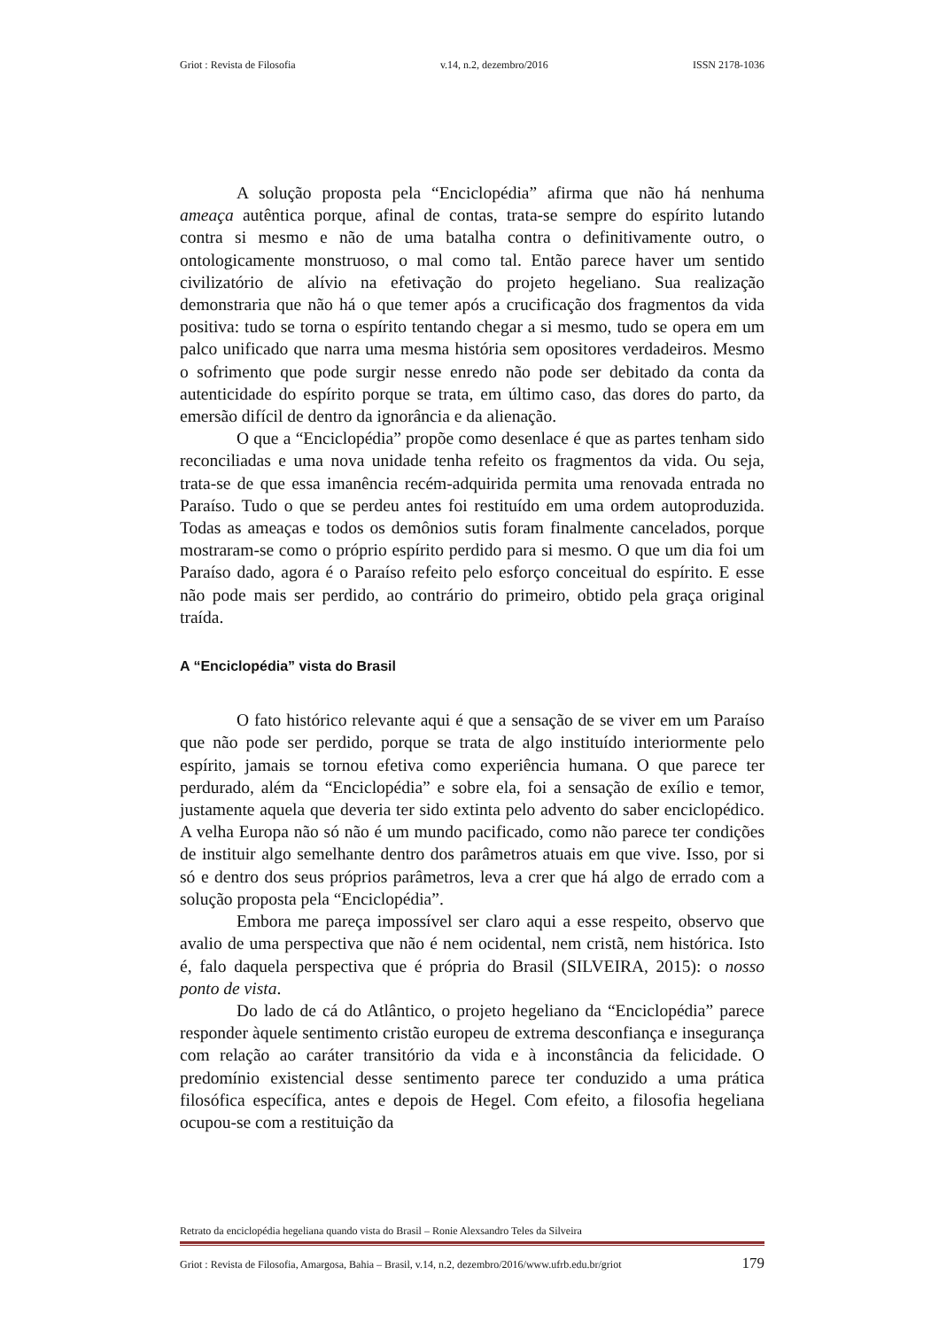Griot : Revista de Filosofia v.14, n.2, dezembro/2016 ISSN 2178-1036
A solução proposta pela “Enciclopédia” afirma que não há nenhuma ameaça autêntica porque, afinal de contas, trata-se sempre do espírito lutando contra si mesmo e não de uma batalha contra o definitivamente outro, o ontologicamente monstruoso, o mal como tal. Então parece haver um sentido civilizatório de alívio na efetivação do projeto hegeliano. Sua realização demonstraria que não há o que temer após a crucificação dos fragmentos da vida positiva: tudo se torna o espírito tentando chegar a si mesmo, tudo se opera em um palco unificado que narra uma mesma história sem opositores verdadeiros. Mesmo o sofrimento que pode surgir nesse enredo não pode ser debitado da conta da autenticidade do espírito porque se trata, em último caso, das dores do parto, da emersão difícil de dentro da ignorância e da alienação.
O que a “Enciclopédia” propõe como desenlace é que as partes tenham sido reconciliadas e uma nova unidade tenha refeito os fragmentos da vida. Ou seja, trata-se de que essa imanência recém-adquirida permita uma renovada entrada no Paraíso. Tudo o que se perdeu antes foi restituído em uma ordem autoproduzida. Todas as ameaças e todos os demônios sutis foram finalmente cancelados, porque mostraram-se como o próprio espírito perdido para si mesmo. O que um dia foi um Paraíso dado, agora é o Paraíso refeito pelo esforço conceitual do espírito. E esse não pode mais ser perdido, ao contrário do primeiro, obtido pela graça original traída.
A “Enciclopédia” vista do Brasil
O fato histórico relevante aqui é que a sensação de se viver em um Paraíso que não pode ser perdido, porque se trata de algo instituído interiormente pelo espírito, jamais se tornou efetiva como experiência humana. O que parece ter perdurado, além da “Enciclopédia” e sobre ela, foi a sensação de exílio e temor, justamente aquela que deveria ter sido extinta pelo advento do saber enciclopédico. A velha Europa não só não é um mundo pacificado, como não parece ter condições de instituir algo semelhante dentro dos parâmetros atuais em que vive. Isso, por si só e dentro dos seus próprios parâmetros, leva a crer que há algo de errado com a solução proposta pela “Enciclopédia”.
Embora me pareça impossível ser claro aqui a esse respeito, observo que avalio de uma perspectiva que não é nem ocidental, nem cristã, nem histórica. Isto é, falo daquela perspectiva que é própria do Brasil (SILVEIRA, 2015): o nosso ponto de vista.
Do lado de cá do Atlântico, o projeto hegeliano da “Enciclopédia” parece responder àquele sentimento cristão europeu de extrema desconfiança e insegurança com relação ao caráter transitório da vida e à inconstância da felicidade. O predomínio existencial desse sentimento parece ter conduzido a uma prática filosófica específica, antes e depois de Hegel. Com efeito, a filosofia hegeliana ocupou-se com a restituição da
Retrato da enciclopédia hegeliana quando vista do Brasil – Ronie Alexsandro Teles da Silveira
Griot : Revista de Filosofia, Amargosa, Bahia – Brasil, v.14, n.2, dezembro/2016/www.ufrb.edu.br/griot 179